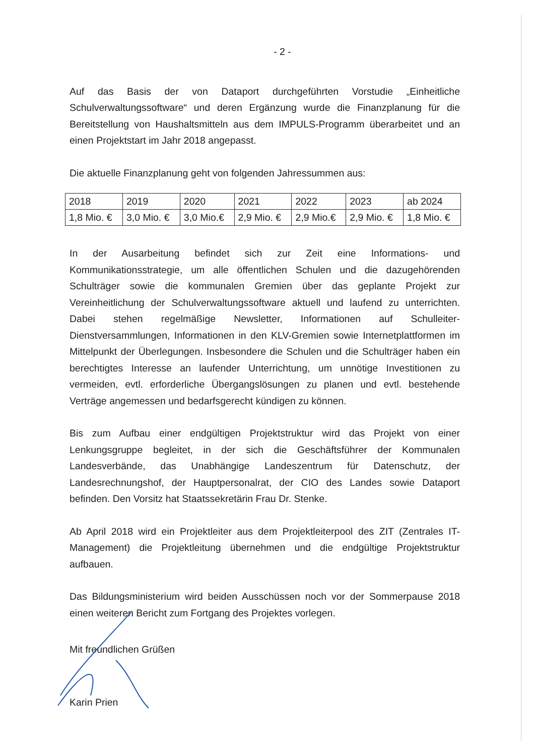- 2 -
Auf das Basis der von Dataport durchgeführten Vorstudie „Einheitliche Schulverwaltungssoftware“ und deren Ergänzung wurde die Finanzplanung für die Bereitstellung von Haushaltsmitteln aus dem IMPULS-Programm überarbeitet und an einen Projektstart im Jahr 2018 angepasst.
Die aktuelle Finanzplanung geht von folgenden Jahressummen aus:
| 2018 | 2019 | 2020 | 2021 | 2022 | 2023 | ab 2024 |
| 1,8 Mio. € | 3,0 Mio. € | 3,0 Mio.€ | 2,9 Mio. € | 2,9 Mio.€ | 2,9 Mio. € | 1,8 Mio. € |
In der Ausarbeitung befindet sich zur Zeit eine Informations- und Kommunikationsstrategie, um alle öffentlichen Schulen und die dazugehörenden Schulträger sowie die kommunalen Gremien über das geplante Projekt zur Vereinheitlichung der Schulverwaltungssoftware aktuell und laufend zu unterrichten. Dabei stehen regelmäßige Newsletter, Informationen auf Schulleiter-Dienstversammlungen, Informationen in den KLV-Gremien sowie Internetplattformen im Mittelpunkt der Überlegungen. Insbesondere die Schulen und die Schulträger haben ein berechtigtes Interesse an laufender Unterrichtung, um unnötige Investitionen zu vermeiden, evtl. erforderliche Übergangslösungen zu planen und evtl. bestehende Verträge angemessen und bedarfsgerecht kündigen zu können.
Bis zum Aufbau einer endgültigen Projektstruktur wird das Projekt von einer Lenkungsgruppe begleitet, in der sich die Geschäftsführer der Kommunalen Landesverbände, das Unabhängige Landeszentrum für Datenschutz, der Landesrechnungshof, der Hauptpersonalrat, der CIO des Landes sowie Dataport befinden. Den Vorsitz hat Staatssekretärin Frau Dr. Stenke.
Ab April 2018 wird ein Projektleiter aus dem Projektleiterpool des ZIT (Zentrales IT-Management) die Projektleitung übernehmen und die endgültige Projektstruktur aufbauen.
Das Bildungsministerium wird beiden Ausschüssen noch vor der Sommerpause 2018 einen weiteren Bericht zum Fortgang des Projektes vorlegen.
Mit freundlichen Grüßen
Karin Prien